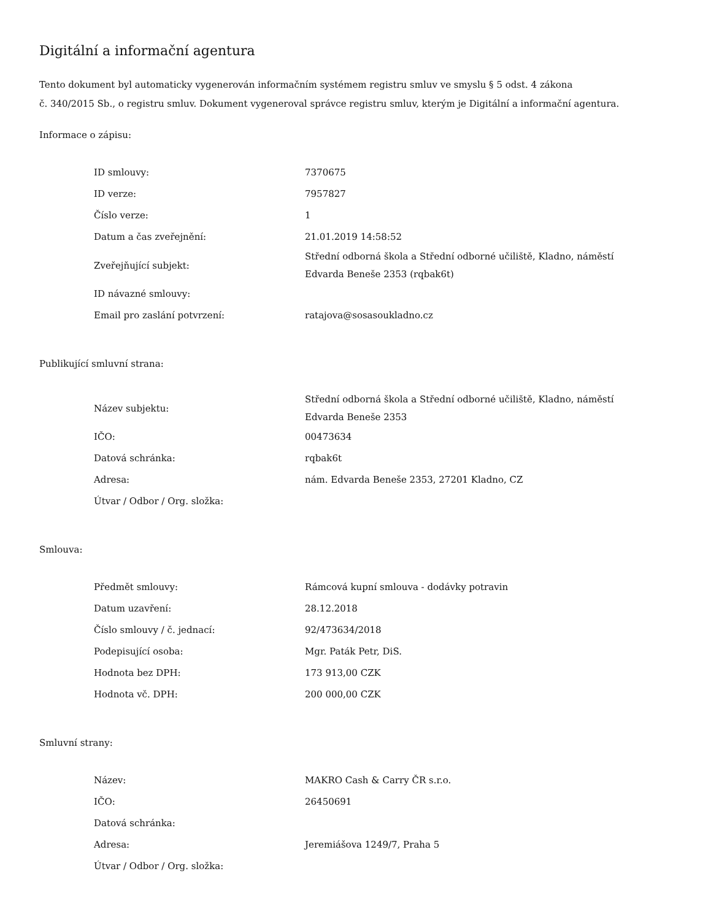Digitální a informační agentura
Tento dokument byl automaticky vygenerován informačním systémem registru smluv ve smyslu § 5 odst. 4 zákona
č. 340/2015 Sb., o registru smluv. Dokument vygeneroval správce registru smluv, kterým je Digitální a informační agentura.
Informace o zápisu:
| ID smlouvy: | 7370675 |
| ID verze: | 7957827 |
| Číslo verze: | 1 |
| Datum a čas zveřejnění: | 21.01.2019 14:58:52 |
| Zveřejňující subjekt: | Střední odborná škola a Střední odborné učiliště, Kladno, náměstí Edvarda Beneše 2353 (rqbak6t) |
| ID návazné smlouvy: | |
| Email pro zaslání potvrzení: | ratajova@sosasoukladno.cz |
Publikující smluvní strana:
| Název subjektu: | Střední odborná škola a Střední odborné učiliště, Kladno, náměstí Edvarda Beneše 2353 |
| IČO: | 00473634 |
| Datová schránka: | rqbak6t |
| Adresa: | nám. Edvarda Beneše 2353, 27201 Kladno, CZ |
| Útvar / Odbor / Org. složka: | |
Smlouva:
| Předmět smlouvy: | Rámcová kupní smlouva - dodávky potravin |
| Datum uzavření: | 28.12.2018 |
| Číslo smlouvy / č. jednací: | 92/473634/2018 |
| Podepisující osoba: | Mgr. Paták Petr, DiS. |
| Hodnota bez DPH: | 173 913,00 CZK |
| Hodnota vč. DPH: | 200 000,00 CZK |
Smluvní strany:
| Název: | MAKRO Cash & Carry ČR s.r.o. |
| IČO: | 26450691 |
| Datová schránka: | |
| Adresa: | Jeremiášova 1249/7, Praha 5 |
| Útvar / Odbor / Org. složka: | |